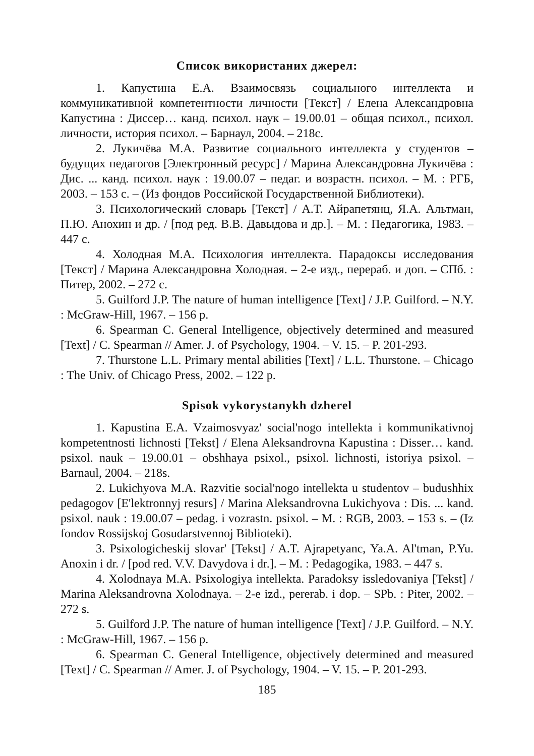Список використаних джерел:
1. Капустина Е.А. Взаимосвязь социального интеллекта и коммуникативной компетентности личности [Текст] / Елена Александровна Капустина : Диссер… канд. психол. наук – 19.00.01 – общая психол., психол. личности, история психол. – Барнаул, 2004. – 218с.
2. Лукичёва М.А. Развитие социального интеллекта у студентов – будущих педагогов [Электронный ресурс] / Марина Александровна Лукичёва : Дис. ... канд. психол. наук : 19.00.07 – педаг. и возрастн. психол. – М. : РГБ, 2003. – 153 с. – (Из фондов Российской Государственной Библиотеки).
3. Психологический словарь [Текст] / А.Т. Айрапетянц, Я.А. Альтман, П.Ю. Анохин и др. / [под ред. В.В. Давыдова и др.]. – М. : Педагогика, 1983. – 447 с.
4. Холодная М.А. Психология интеллекта. Парадоксы исследования [Текст] / Марина Александровна Холодная. – 2-е изд., перераб. и доп. – СПб. : Питер, 2002. – 272 с.
5. Guilford J.P. The nature of human intelligence [Text] / J.P. Guilford. – N.Y. : McGraw-Hill, 1967. – 156 p.
6. Spearman C. General Intelligence, objectively determined and measured [Text] / C. Spearman // Amer. J. of Psychology, 1904. – V. 15. – P. 201-293.
7. Thurstone L.L. Primary mental abilities [Text] / L.L. Thurstone. – Chicago : The Univ. of Chicago Press, 2002. – 122 p.
Spisok vykorystanykh dzherel
1. Kapustina E.A. Vzaimosvyaz' social'nogo intellekta i kommunikativnoj kompetentnosti lichnosti [Tekst] / Elena Aleksandrovna Kapustina : Disser… kand. psixol. nauk – 19.00.01 – obshhaya psixol., psixol. lichnosti, istoriya psixol. – Barnaul, 2004. – 218s.
2. Lukichyova M.A. Razvitie social'nogo intellekta u studentov – budushhix pedagogov [E'lektronnyj resurs] / Marina Aleksandrovna Lukichyova : Dis. ... kand. psixol. nauk : 19.00.07 – pedag. i vozrastn. psixol. – M. : RGB, 2003. – 153 s. – (Iz fondov Rossijskoj Gosudarstvennoj Biblioteki).
3. Psixologicheskij slovar' [Tekst] / A.T. Ajrapetyanc, Ya.A. Al'tman, P.Yu. Anoxin i dr. / [pod red. V.V. Davydova i dr.]. – M. : Pedagogika, 1983. – 447 s.
4. Xolodnaya M.A. Psixologiya intellekta. Paradoksy issledovaniya [Tekst] / Marina Aleksandrovna Xolodnaya. – 2-e izd., pererab. i dop. – SPb. : Piter, 2002. – 272 s.
5. Guilford J.P. The nature of human intelligence [Text] / J.P. Guilford. – N.Y. : McGraw-Hill, 1967. – 156 p.
6. Spearman C. General Intelligence, objectively determined and measured [Text] / C. Spearman // Amer. J. of Psychology, 1904. – V. 15. – P. 201-293.
185